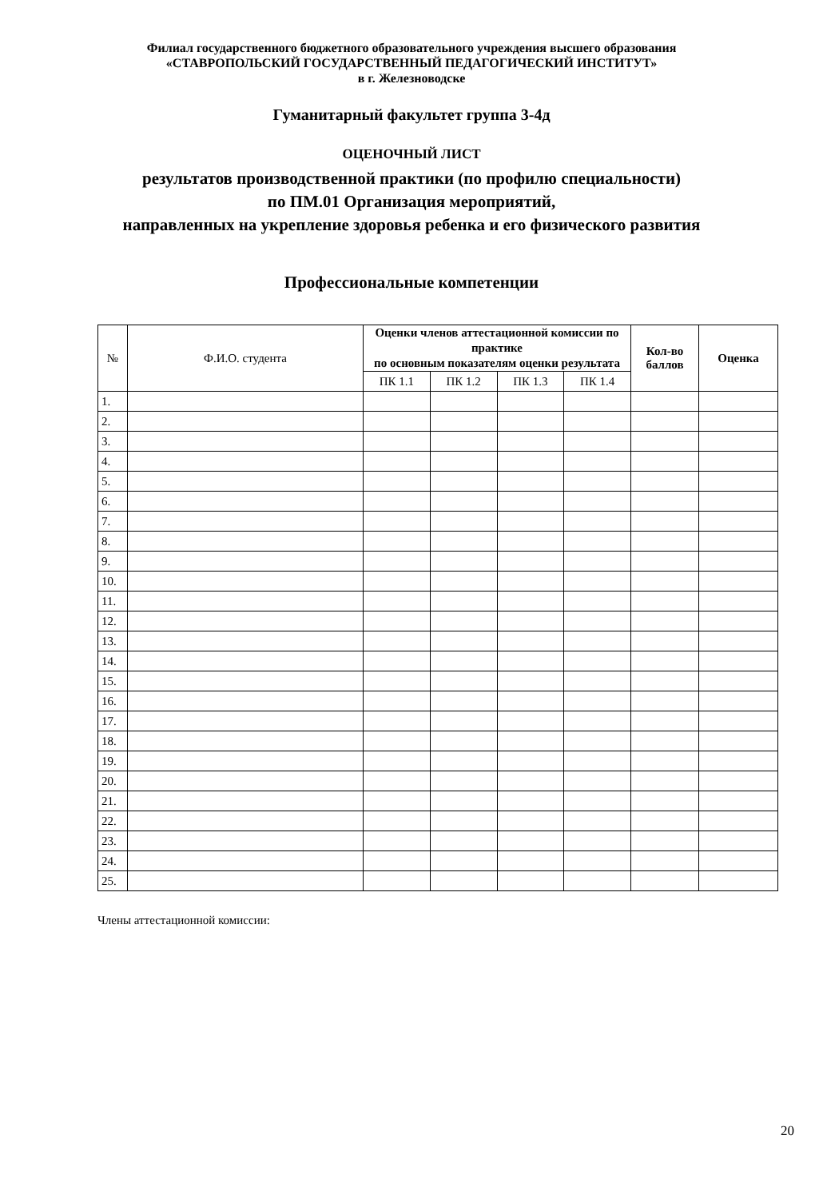Филиал государственного бюджетного образовательного учреждения высшего образования
«СТАВРОПОЛЬСКИЙ ГОСУДАРСТВЕННЫЙ ПЕДАГОГИЧЕСКИЙ ИНСТИТУТ»
в г. Железноводске
Гуманитарный факультет группа 3-4д
ОЦЕНОЧНЫЙ ЛИСТ
результатов производственной практики (по профилю специальности)
по ПМ.01 Организация мероприятий,
направленных на укрепление здоровья ребенка и его физического развития
Профессиональные компетенции
| № | Ф.И.О. студента | Оценки членов аттестационной комиссии по практике по основным показателям оценки результата | | | | Кол-во баллов | Оценка |
| --- | --- | --- | --- | --- | --- | --- | --- |
| | | ПК 1.1 | ПК 1.2 | ПК 1.3 | ПК 1.4 | | |
| 1. | | | | | | | |
| 2. | | | | | | | |
| 3. | | | | | | | |
| 4. | | | | | | | |
| 5. | | | | | | | |
| 6. | | | | | | | |
| 7. | | | | | | | |
| 8. | | | | | | | |
| 9. | | | | | | | |
| 10. | | | | | | | |
| 11. | | | | | | | |
| 12. | | | | | | | |
| 13. | | | | | | | |
| 14. | | | | | | | |
| 15. | | | | | | | |
| 16. | | | | | | | |
| 17. | | | | | | | |
| 18. | | | | | | | |
| 19. | | | | | | | |
| 20. | | | | | | | |
| 21. | | | | | | | |
| 22. | | | | | | | |
| 23. | | | | | | | |
| 24. | | | | | | | |
| 25. | | | | | | | |
Члены аттестационной комиссии:
20